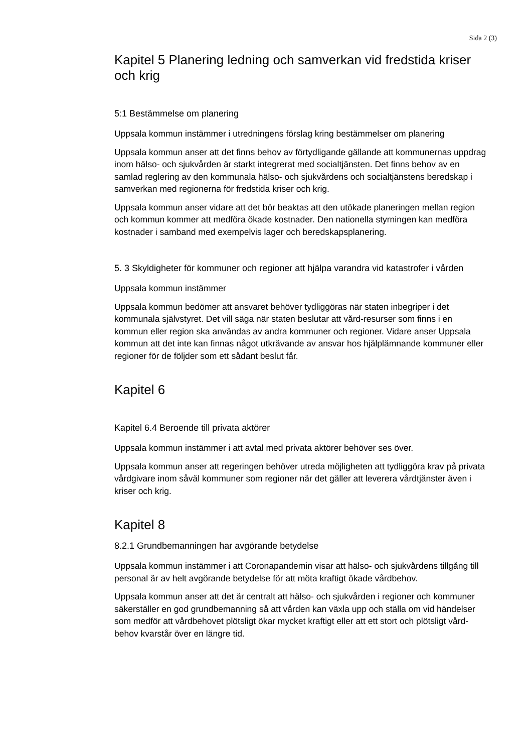Sida 2 (3)
Kapitel 5 Planering ledning och samverkan vid fredstida kriser och krig
5:1 Bestämmelse om planering
Uppsala kommun instämmer i utredningens förslag kring bestämmelser om planering
Uppsala kommun anser att det finns behov av förtydligande gällande att kommunernas uppdrag inom hälso- och sjukvården är starkt integrerat med socialtjänsten. Det finns behov av en samlad reglering av den kommunala hälso- och sjukvårdens och socialtjänstens beredskap i samverkan med regionerna för fredstida kriser och krig.
Uppsala kommun anser vidare att det bör beaktas att den utökade planeringen mellan region och kommun kommer att medföra ökade kostnader. Den nationella styrningen kan medföra kostnader i samband med exempelvis lager och beredskapsplanering.
5. 3 Skyldigheter för kommuner och regioner att hjälpa varandra vid katastrofer i vården
Uppsala kommun instämmer
Uppsala kommun bedömer att ansvaret behöver tydliggöras när staten inbegriper i det kommunala självstyret. Det vill säga när staten beslutar att vård-resurser som finns i en kommun eller region ska användas av andra kommuner och regioner. Vidare anser Uppsala kommun att det inte kan finnas något utkrävande av ansvar hos hjälplämnande kommuner eller regioner för de följder som ett sådant beslut får.
Kapitel 6
Kapitel 6.4 Beroende till privata aktörer
Uppsala kommun instämmer i att avtal med privata aktörer behöver ses över.
Uppsala kommun anser att regeringen behöver utreda möjligheten att tydliggöra krav på privata vårdgivare inom såväl kommuner som regioner när det gäller att leverera vårdtjänster även i kriser och krig.
Kapitel 8
8.2.1 Grundbemanningen har avgörande betydelse
Uppsala kommun instämmer i att Coronapandemin visar att hälso- och sjukvårdens tillgång till personal är av helt avgörande betydelse för att möta kraftigt ökade vårdbehov.
Uppsala kommun anser att det är centralt att hälso- och sjukvården i regioner och kommuner säkerställer en god grundbemanning så att vården kan växla upp och ställa om vid händelser som medför att vårdbehovet plötsligt ökar mycket kraftigt eller att ett stort och plötsligt vård-behov kvarstår över en längre tid.